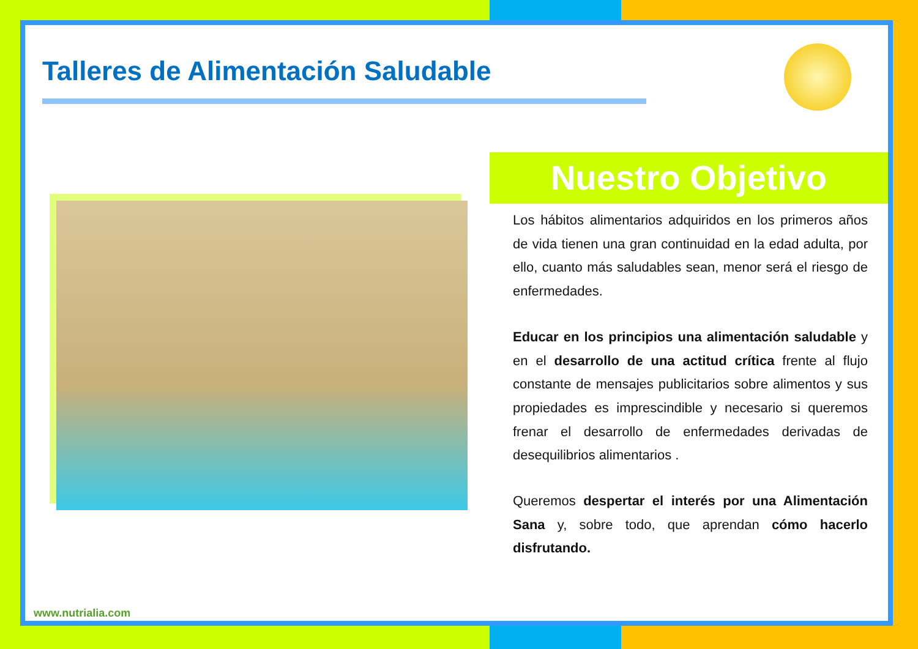Talleres de Alimentación Saludable
Nuestro Objetivo
Los hábitos alimentarios adquiridos en los primeros años de vida tienen una gran continuidad en la edad adulta, por ello, cuanto más saludables sean, menor será el riesgo de enfermedades.
Educar en los principios una alimentación saludable y en el desarrollo de una actitud crítica frente al flujo constante de mensajes publicitarios sobre alimentos y sus propiedades es imprescindible y necesario si queremos frenar el desarrollo de enfermedades derivadas de desequilibrios alimentarios .
Queremos despertar el interés por una Alimentación Sana y, sobre todo, que aprendan cómo hacerlo disfrutando.
www.nutrialia.com